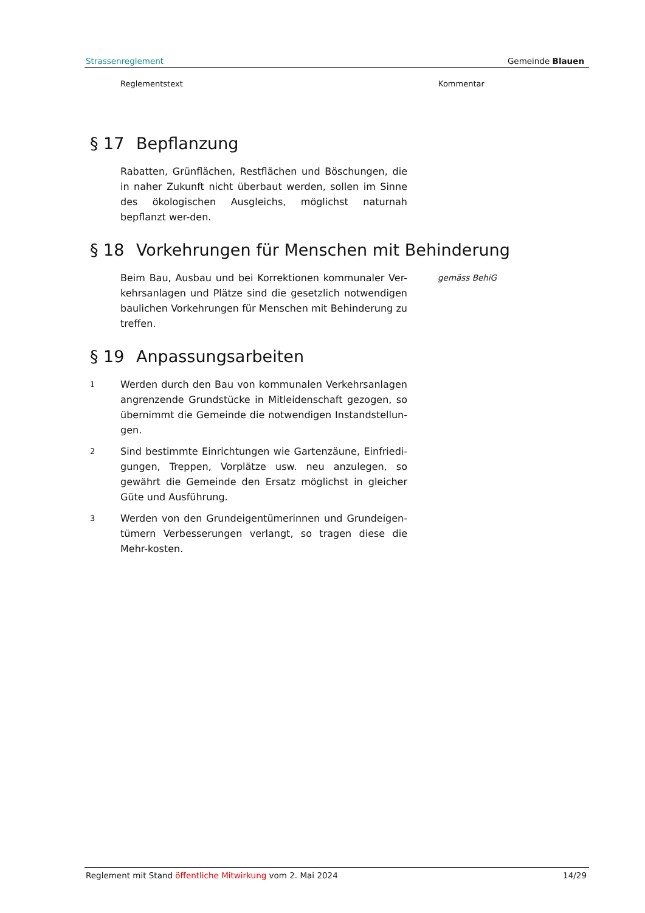Strassenreglement Gemeinde Blauen
Reglementstext Kommentar
§ 17 Bepflanzung
Rabatten, Grünflächen, Restflächen und Böschungen, die in naher Zukunft nicht überbaut werden, sollen im Sinne des ökologischen Ausgleichs, möglichst naturnah bepflanzt wer-den.
§ 18 Vorkehrungen für Menschen mit Behinderung
Beim Bau, Ausbau und bei Korrektionen kommunaler Ver-kehrsanlagen und Plätze sind die gesetzlich notwendigen baulichen Vorkehrungen für Menschen mit Behinderung zu treffen.
gemäss BehiG
§ 19 Anpassungsarbeiten
1
Werden durch den Bau von kommunalen Verkehrsanlagen angrenzende Grundstücke in Mitleidenschaft gezogen, so übernimmt die Gemeinde die notwendigen Instandstellun-gen.
2
Sind bestimmte Einrichtungen wie Gartenzäune, Einfriedi-gungen, Treppen, Vorplätze usw. neu anzulegen, so gewährt die Gemeinde den Ersatz möglichst in gleicher Güte und Ausführung.
3
Werden von den Grundeigentümerinnen und Grundeigen-tümern Verbesserungen verlangt, so tragen diese die Mehr-kosten.
Reglement mit Stand öffentliche Mitwirkung vom 2. Mai 2024 14/29